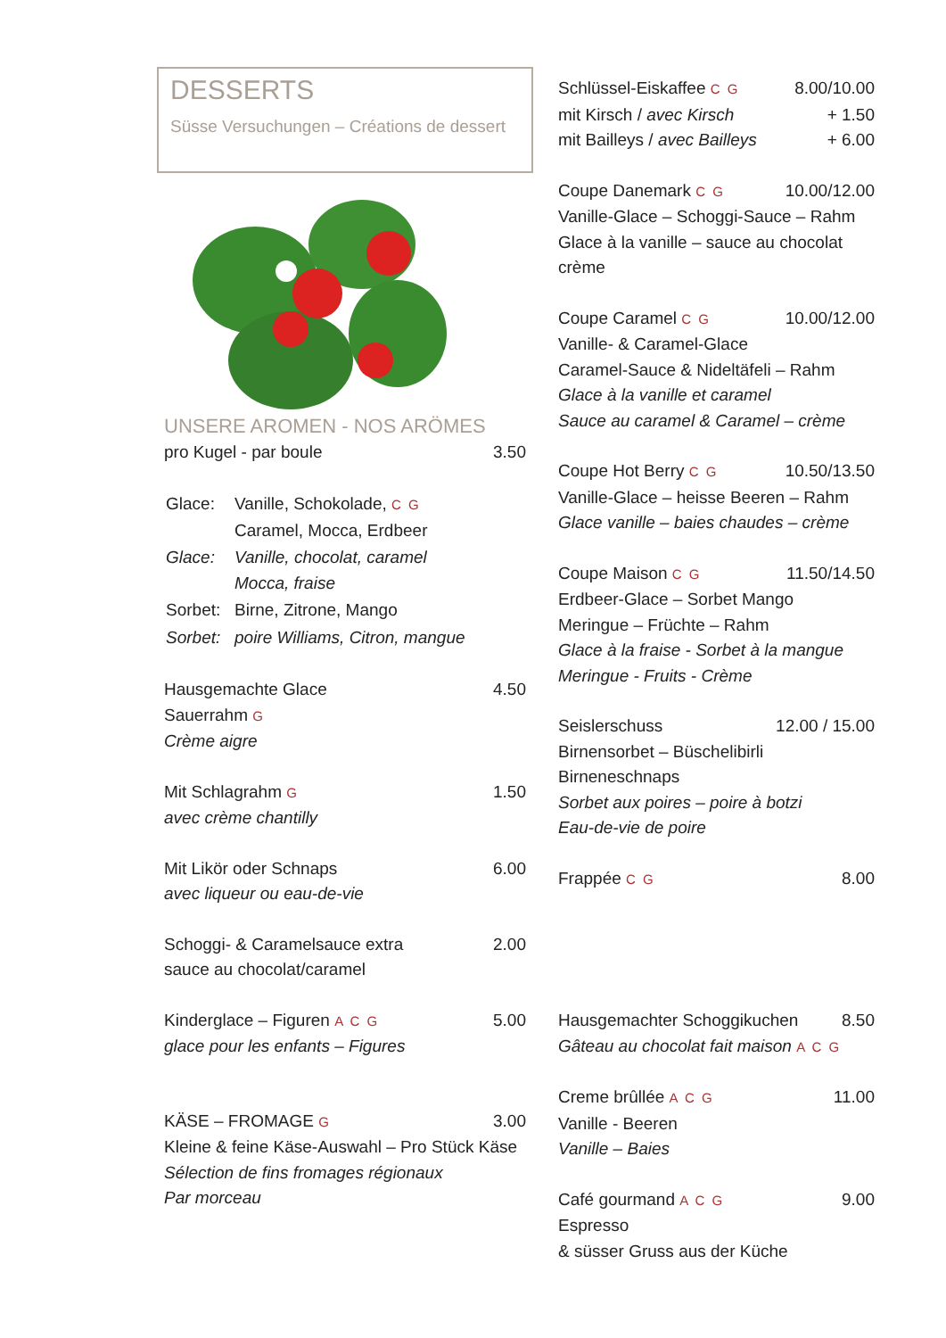DESSERTS
Süsse Versuchungen – Créations de dessert
UNSERE AROMEN - NOS ARÖMES
pro Kugel - par boule 3.50
| Glace: | Vanille, Schokolade, C G Caramel, Mocca, Erdbeer |
| Glace: | Vanille, chocolat, caramel Mocca, fraise |
| Sorbet: | Birne, Zitrone, Mango |
| Sorbet: | poire Williams, Citron, mangue |
Hausgemachte Glace 4.50
Sauerrahm G
Crème aigre
Mit Schlagrahm G 1.50
avec crème chantilly
Mit Likör oder Schnaps 6.00
avec liqueur ou eau-de-vie
Schoggi- & Caramelsauce extra 2.00
sauce au chocolat/caramel
Kinderglace – Figuren A C G 5.00
glace pour les enfants – Figures
KÄSE – FROMAGE G 3.00
Kleine & feine Käse-Auswahl – Pro Stück Käse
Sélection de fins fromages régionaux
Par morceau
Schlüssel-Eiskaffee C G 8.00/10.00
mit Kirsch / avec Kirsch + 1.50
mit Bailleys / avec Bailleys + 6.00
Coupe Danemark C G 10.00/12.00
Vanille-Glace – Schoggi-Sauce – Rahm
Glace à la vanille – sauce au chocolat
crème
Coupe Caramel C G 10.00/12.00
Vanille- & Caramel-Glace
Caramel-Sauce & Nideltäfeli – Rahm
Glace à la vanille et caramel
Sauce au caramel & Caramel – crème
Coupe Hot Berry C G 10.50/13.50
Vanille-Glace – heisse Beeren – Rahm
Glace vanille – baies chaudes – crème
Coupe Maison C G 11.50/14.50
Erdbeer-Glace – Sorbet Mango
Meringue – Früchte – Rahm
Glace à la fraise - Sorbet à la mangue
Meringue - Fruits - Crème
Seislerschuss 12.00 / 15.00
Birnensorbet – Büschelibirli
Birneneschnaps
Sorbet aux poires – poire à botzi
Eau-de-vie de poire
Frappée C G 8.00
Hausgemachter Schoggikuchen 8.50
Gâteau au chocolat fait maison A C G
Creme brûllée A C G 11.00
Vanille - Beeren
Vanille – Baies
Café gourmand A C G 9.00
Espresso
& süsser Gruss aus der Küche